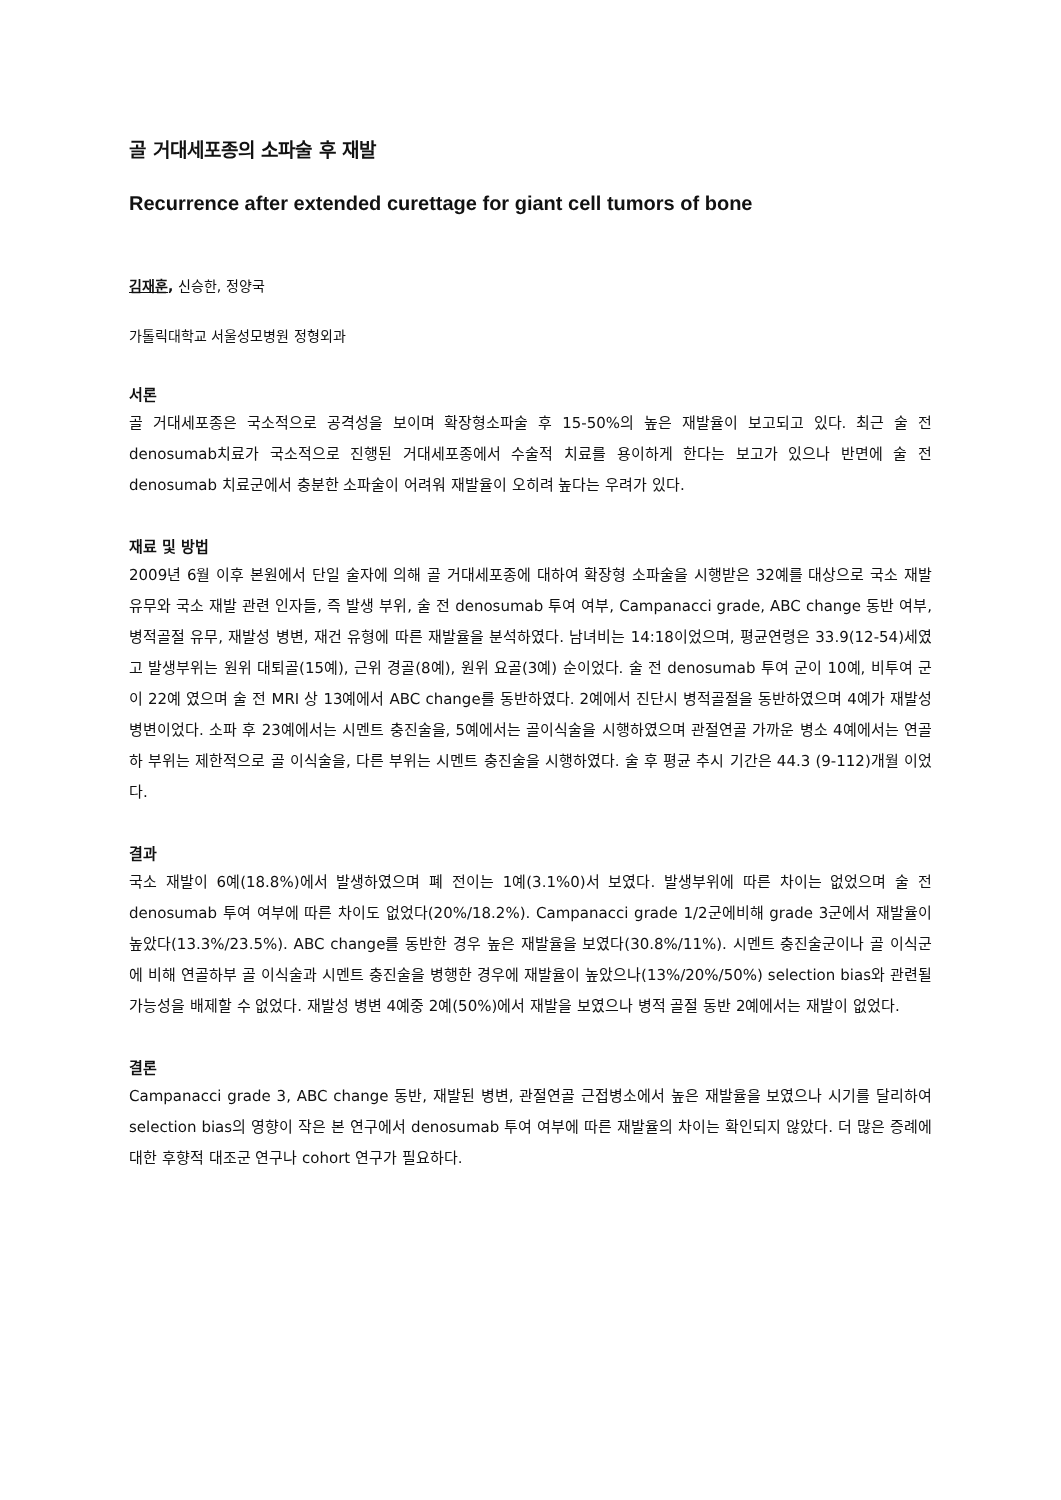골 거대세포종의 소파술 후 재발
Recurrence after extended curettage for giant cell tumors of bone
김재훈, 신승한, 정양국
가톨릭대학교 서울성모병원 정형외과
서론
골 거대세포종은 국소적으로 공격성을 보이며 확장형소파술 후 15-50%의 높은 재발율이 보고되고 있다. 최근 술 전 denosumab치료가 국소적으로 진행된 거대세포종에서 수술적 치료를 용이하게 한다는 보고가 있으나 반면에 술 전 denosumab 치료군에서 충분한 소파술이 어려워 재발율이 오히려 높다는 우려가 있다.
재료 및 방법
2009년 6월 이후 본원에서 단일 술자에 의해 골 거대세포종에 대하여 확장형 소파술을 시행받은 32예를 대상으로 국소 재발 유무와 국소 재발 관련 인자들, 즉 발생 부위, 술 전 denosumab 투여 여부, Campanacci grade, ABC change 동반 여부, 병적골절 유무, 재발성 병변, 재건 유형에 따른 재발율을 분석하였다. 남녀비는 14:18이었으며, 평균연령은 33.9(12-54)세였고 발생부위는 원위 대퇴골(15예), 근위 경골(8예), 원위 요골(3예) 순이었다. 술 전 denosumab 투여 군이 10예, 비투여 군이 22예 였으며 술 전 MRI 상 13예에서 ABC change를 동반하였다. 2예에서 진단시 병적골절을 동반하였으며 4예가 재발성 병변이었다. 소파 후 23예에서는 시멘트 충진술을, 5예에서는 골이식술을 시행하였으며 관절연골 가까운 병소 4예에서는 연골하 부위는 제한적으로 골 이식술을, 다른 부위는 시멘트 충진술을 시행하였다. 술 후 평균 추시 기간은 44.3 (9-112)개월 이었다.
결과
국소 재발이 6예(18.8%)에서 발생하였으며 폐 전이는 1예(3.1%0)서 보였다. 발생부위에 따른 차이는 없었으며 술 전 denosumab 투여 여부에 따른 차이도 없었다(20%/18.2%). Campanacci grade 1/2군에비해 grade 3군에서 재발율이 높았다(13.3%/23.5%). ABC change를 동반한 경우 높은 재발율을 보였다(30.8%/11%). 시멘트 충진술군이나 골 이식군에 비해 연골하부 골 이식술과 시멘트 충진술을 병행한 경우에 재발율이 높았으나(13%/20%/50%) selection bias와 관련될 가능성을 배제할 수 없었다. 재발성 병변 4예중 2예(50%)에서 재발을 보였으나 병적 골절 동반 2예에서는 재발이 없었다.
결론
Campanacci grade 3, ABC change 동반, 재발된 병변, 관절연골 근접병소에서 높은 재발율을 보였으나 시기를 달리하여 selection bias의 영향이 작은 본 연구에서 denosumab 투여 여부에 따른 재발율의 차이는 확인되지 않았다. 더 많은 증례에 대한 후향적 대조군 연구나 cohort 연구가 필요하다.